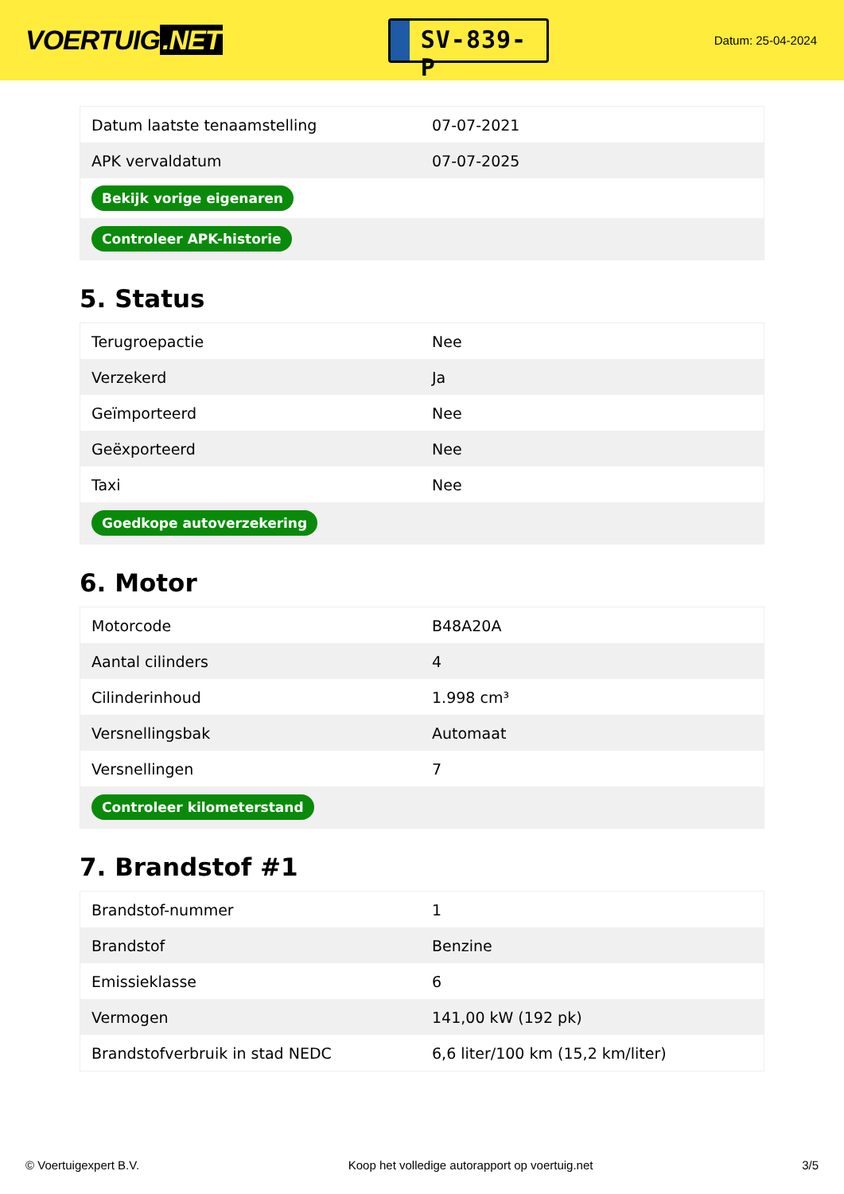VOERTUIG.NET
SV-839-P
Datum: 25-04-2024
| Datum laatste tenaamstelling | 07-07-2021 |
| APK vervaldatum | 07-07-2025 |
| Bekijk vorige eigenaren | |
| Controleer APK-historie | |
5. Status
| Terugroepactie | Nee |
| Verzekerd | Ja |
| Geïmporteerd | Nee |
| Geëxporteerd | Nee |
| Taxi | Nee |
| Goedkope autoverzekering | |
6. Motor
| Motorcode | B48A20A |
| Aantal cilinders | 4 |
| Cilinderinhoud | 1.998 cm³ |
| Versnellingsbak | Automaat |
| Versnellingen | 7 |
| Controleer kilometerstand | |
7. Brandstof #1
| Brandstof-nummer | 1 |
| Brandstof | Benzine |
| Emissieklasse | 6 |
| Vermogen | 141,00 kW (192 pk) |
| Brandstofverbruik in stad NEDC | 6,6 liter/100 km (15,2 km/liter) |
© Voertuigexpert B.V. Koop het volledige autorapport op voertuig.net 3/5